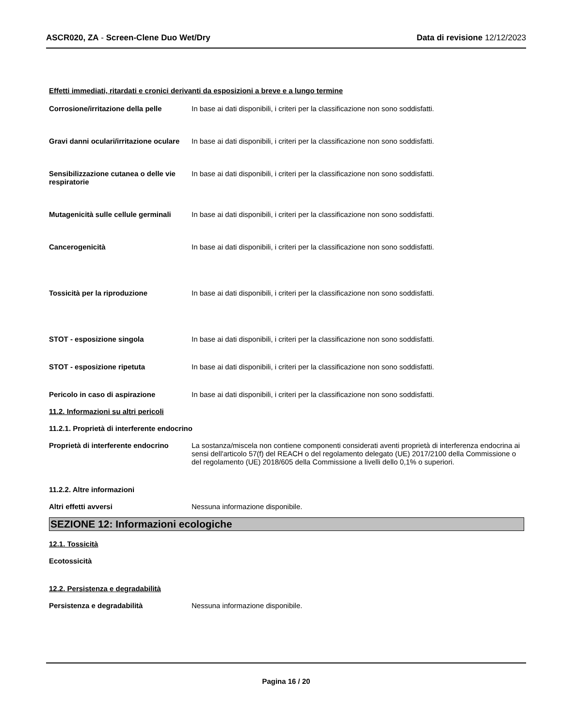ASCR020, ZA - Screen-Clene Duo Wet/Dry
Data di revisione 12/12/2023
Effetti immediati, ritardati e cronici derivanti da esposizioni a breve e a lungo termine
Corrosione/irritazione della pelle
In base ai dati disponibili, i criteri per la classificazione non sono soddisfatti.
Gravi danni oculari/irritazione oculare
In base ai dati disponibili, i criteri per la classificazione non sono soddisfatti.
Sensibilizzazione cutanea o delle vie respiratorie
In base ai dati disponibili, i criteri per la classificazione non sono soddisfatti.
Mutagenicità sulle cellule germinali
In base ai dati disponibili, i criteri per la classificazione non sono soddisfatti.
Cancerogenicità In base ai dati disponibili, i criteri per la classificazione non sono soddisfatti.
Tossicità per la riproduzione In base ai dati disponibili, i criteri per la classificazione non sono soddisfatti.
STOT - esposizione singola In base ai dati disponibili, i criteri per la classificazione non sono soddisfatti.
STOT - esposizione ripetuta In base ai dati disponibili, i criteri per la classificazione non sono soddisfatti.
Pericolo in caso di aspirazione In base ai dati disponibili, i criteri per la classificazione non sono soddisfatti.
11.2. Informazioni su altri pericoli
11.2.1. Proprietà di interferente endocrino
Proprietà di interferente endocrino
La sostanza/miscela non contiene componenti considerati aventi proprietà di interferenza endocrina ai sensi dell'articolo 57(f) del REACH o del regolamento delegato (UE) 2017/2100 della Commissione o del regolamento (UE) 2018/605 della Commissione a livelli dello 0,1% o superiori.
11.2.2. Altre informazioni
Altri effetti avversi Nessuna informazione disponibile.
SEZIONE 12: Informazioni ecologiche
12.1. Tossicità
Ecotossicità
12.2. Persistenza e degradabilità
Persistenza e degradabilità Nessuna informazione disponibile.
Pagina 16 / 20